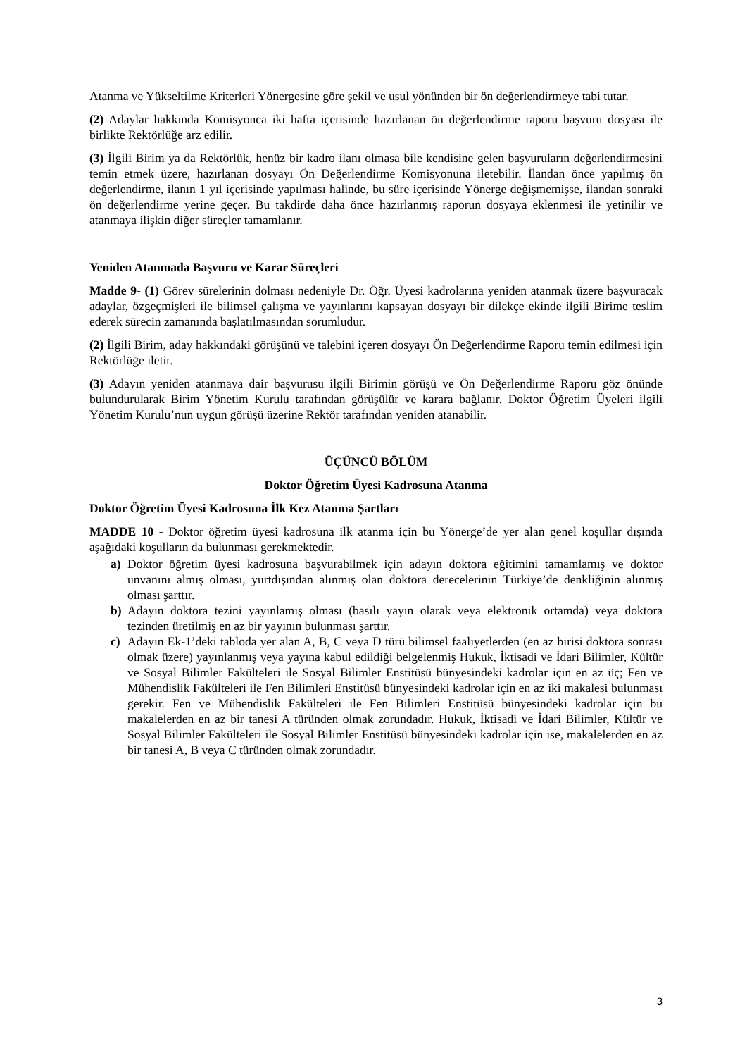Atanma ve Yükseltilme Kriterleri Yönergesine göre şekil ve usul yönünden bir ön değerlendirmeye tabi tutar.
(2) Adaylar hakkında Komisyonca iki hafta içerisinde hazırlanan ön değerlendirme raporu başvuru dosyası ile birlikte Rektörlüğe arz edilir.
(3) İlgili Birim ya da Rektörlük, henüz bir kadro ilanı olmasa bile kendisine gelen başvuruların değerlendirmesini temin etmek üzere, hazırlanan dosyayı Ön Değerlendirme Komisyonuna iletebilir. İlandan önce yapılmış ön değerlendirme, ilanın 1 yıl içerisinde yapılması halinde, bu süre içerisinde Yönerge değişmemişse, ilandan sonraki ön değerlendirme yerine geçer. Bu takdirde daha önce hazırlanmış raporun dosyaya eklenmesi ile yetinilir ve atanmaya ilişkin diğer süreçler tamamlanır.
Yeniden Atanmada Başvuru ve Karar Süreçleri
Madde 9- (1) Görev sürelerinin dolması nedeniyle Dr. Öğr. Üyesi kadrolarına yeniden atanmak üzere başvuracak adaylar, özgeçmişleri ile bilimsel çalışma ve yayınlarını kapsayan dosyayı bir dilekçe ekinde ilgili Birime teslim ederek sürecin zamanında başlatılmasından sorumludur.
(2) İlgili Birim, aday hakkındaki görüşünü ve talebini içeren dosyayı Ön Değerlendirme Raporu temin edilmesi için Rektörlüğe iletir.
(3) Adayın yeniden atanmaya dair başvurusu ilgili Birimin görüşü ve Ön Değerlendirme Raporu göz önünde bulundurularak Birim Yönetim Kurulu tarafından görüşülür ve karara bağlanır. Doktor Öğretim Üyeleri ilgili Yönetim Kurulu’nun uygun görüşü üzerine Rektör tarafından yeniden atanabilir.
ÜÇÜNCÜ BÖLÜM
Doktor Öğretim Üyesi Kadrosuna Atanma
Doktor Öğretim Üyesi Kadrosuna İlk Kez Atanma Şartları
MADDE 10 - Doktor öğretim üyesi kadrosuna ilk atanma için bu Yönerge’de yer alan genel koşullar dışında aşağıdaki koşulların da bulunması gerekmektedir.
a) Doktor öğretim üyesi kadrosuna başvurabilmek için adayın doktora eğitimini tamamlamış ve doktor unvanını almış olması, yurtdışından alınmış olan doktora derecelerinin Türkiye’de denkliğinin alınmış olması şarttır.
b) Adayın doktora tezini yayınlamış olması (basılı yayın olarak veya elektronik ortamda) veya doktora tezinden üretilmiş en az bir yayının bulunması şarttır.
c) Adayın Ek-1’deki tabloda yer alan A, B, C veya D türü bilimsel faaliyetlerden (en az birisi doktora sonrası olmak üzere) yayınlanmış veya yayına kabul edildiği belgelenmiş Hukuk, İktisadi ve İdari Bilimler, Kültür ve Sosyal Bilimler Fakülteleri ile Sosyal Bilimler Enstitüsü bünyesindeki kadrolar için en az üç; Fen ve Mühendislik Fakülteleri ile Fen Bilimleri Enstitüsü bünyesindeki kadrolar için en az iki makalesi bulunması gerekir. Fen ve Mühendislik Fakülteleri ile Fen Bilimleri Enstitüsü bünyesindeki kadrolar için bu makalelerden en az bir tanesi A türünden olmak zorundadır. Hukuk, İktisadi ve İdari Bilimler, Kültür ve Sosyal Bilimler Fakülteleri ile Sosyal Bilimler Enstitüsü bünyesindeki kadrolar için ise, makalelerden en az bir tanesi A, B veya C türünden olmak zorundadır.
3